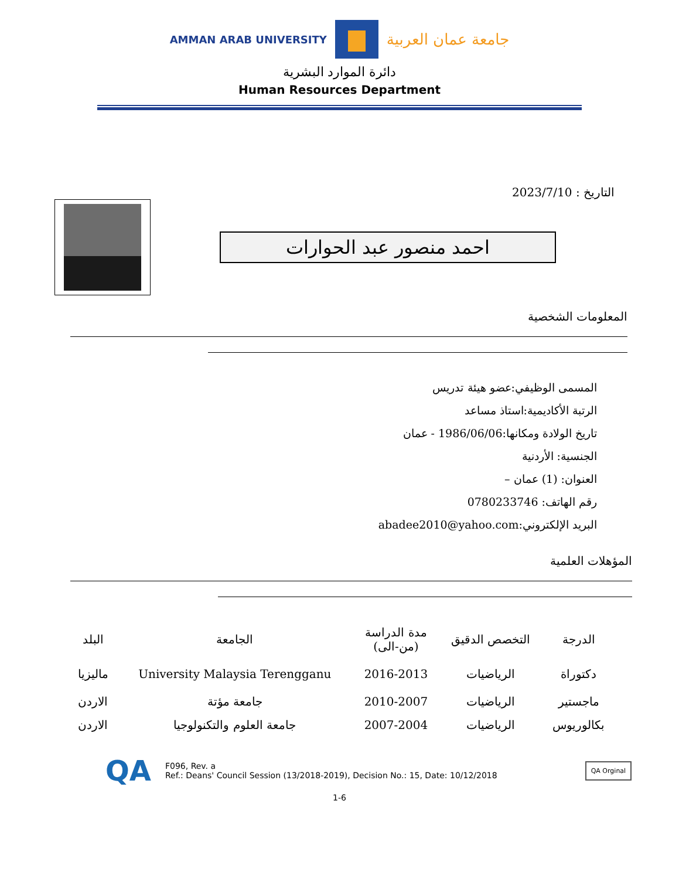AMMAN ARAB UNIVERSITY
جامعة عمان العربية
دائرة الموارد البشرية
Human Resources Department
التاريخ : 2023/7/10
احمد منصور عبد الحوارات
المعلومات الشخصية
المسمى الوظيفي:عضو هيئة تدريس
الرتبة الأكاديمية:استاذ مساعد
تاريخ الولادة ومكانها:1986/06/06 - عمان
الجنسية: الأردنية
العنوان: (1) عمان –
رقم الهاتف: 0780233746
البريد الإلكتروني:abadee2010@yahoo.com
المؤهلات العلمية
| الدرجة | التخصص الدقيق | مدة الدراسة (من-الى) | الجامعة | البلد |
| --- | --- | --- | --- | --- |
| دكتوراة | الرياضيات | 2016-2013 | University Malaysia Terengganu | ماليزيا |
| ماجستير | الرياضيات | 2010-2007 | جامعة مؤتة | الاردن |
| بكالوريوس | الرياضيات | 2007-2004 | جامعة العلوم والتكنولوجيا | الاردن |
QA
F096, Rev. a
Ref.: Deans' Council Session (13/2018-2019), Decision No.: 15, Date: 10/12/2018
QA Orginal
1-6